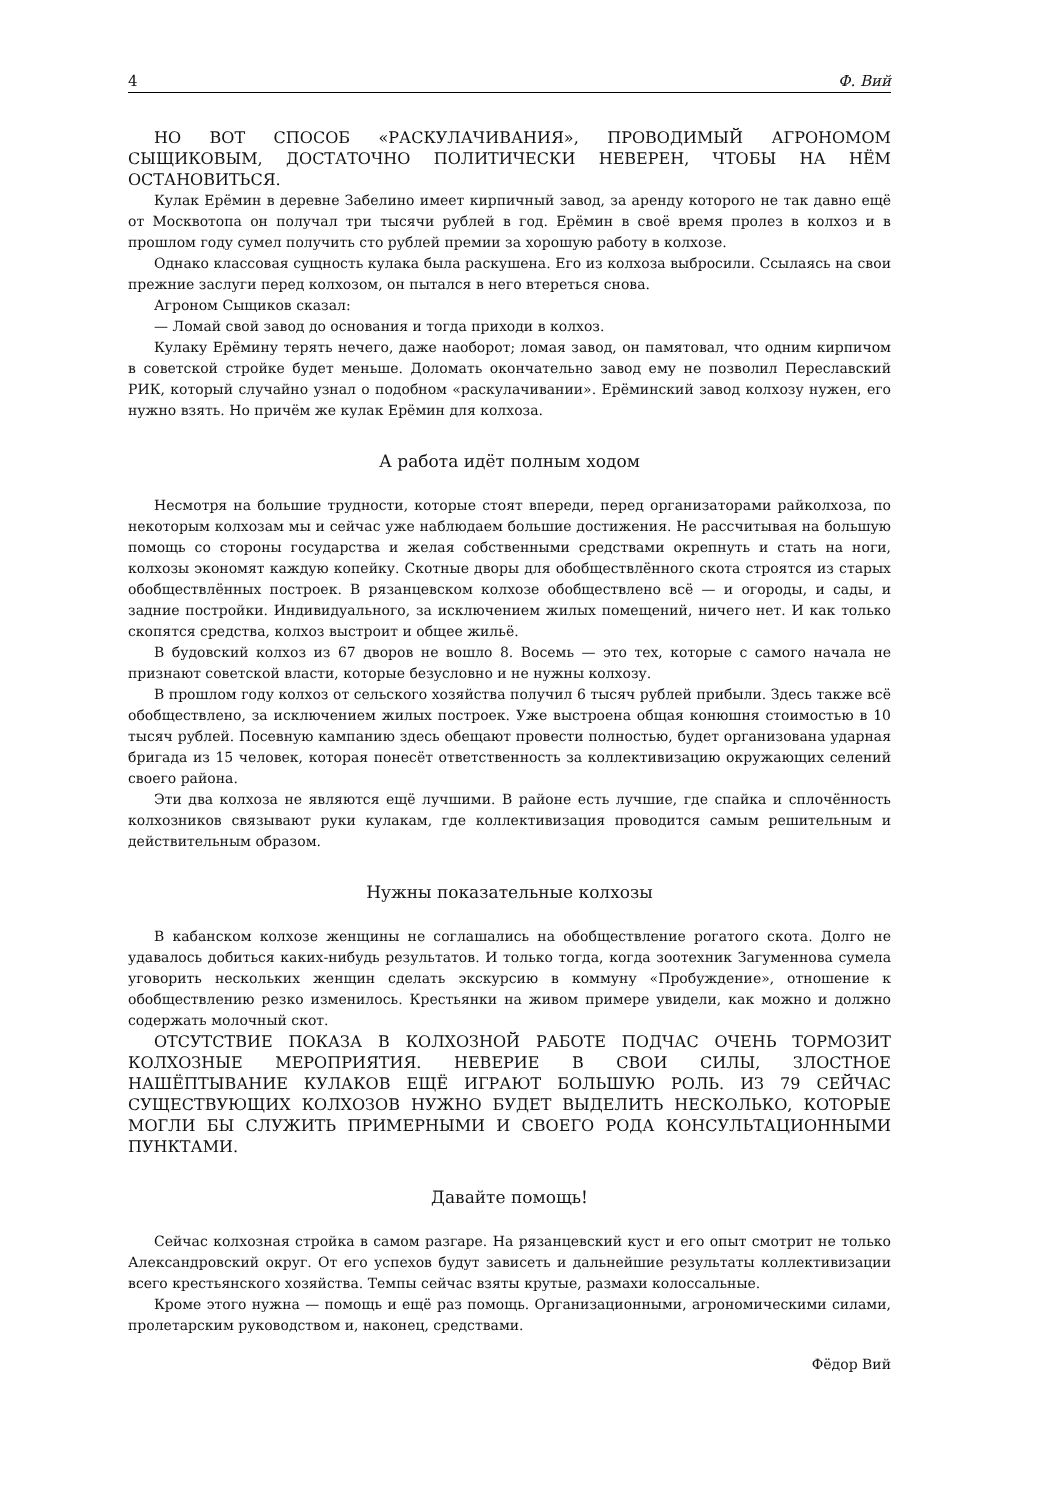4 Ф. Вий
НО ВОТ СПОСОБ «РАСКУЛАЧИВАНИЯ», ПРОВОДИМЫЙ АГРОНОМОМ СЫЩИКОВЫМ, ДОСТАТОЧНО ПОЛИТИЧЕСКИ НЕВЕРЕН, ЧТОБЫ НА НЁМ ОСТАНОВИТЬСЯ.
Кулак Ерёмин в деревне Забелино имеет кирпичный завод, за аренду которого не так давно ещё от Москвотопа он получал три тысячи рублей в год. Ерёмин в своё время пролез в колхоз и в прошлом году сумел получить сто рублей премии за хорошую работу в колхозе.
Однако классовая сущность кулака была раскушена. Его из колхоза выбросили. Ссылаясь на свои прежние заслуги перед колхозом, он пытался в него втереться снова.
Агроном Сыщиков сказал:
— Ломай свой завод до основания и тогда приходи в колхоз.
Кулаку Ерёмину терять нечего, даже наоборот; ломая завод, он памятовал, что одним кирпичом в советской стройке будет меньше. Доломать окончательно завод ему не позволил Переславский РИК, который случайно узнал о подобном «раскулачивании». Ерёминский завод колхозу нужен, его нужно взять. Но причём же кулак Ерёмин для колхоза.
А работа идёт полным ходом
Несмотря на большие трудности, которые стоят впереди, перед организаторами райколхоза, по некоторым колхозам мы и сейчас уже наблюдаем большие достижения. Не рассчитывая на большую помощь со стороны государства и желая собственными средствами окрепнуть и стать на ноги, колхозы экономят каждую копейку. Скотные дворы для обобществлённого скота строятся из старых обобществлённых построек. В рязанцевском колхозе обобществлено всё — и огороды, и сады, и задние постройки. Индивидуального, за исключением жилых помещений, ничего нет. И как только скопятся средства, колхоз выстроит и общее жильё.
В будовский колхоз из 67 дворов не вошло 8. Восемь — это тех, которые с самого начала не признают советской власти, которые безусловно и не нужны колхозу.
В прошлом году колхоз от сельского хозяйства получил 6 тысяч рублей прибыли. Здесь также всё обобществлено, за исключением жилых построек. Уже выстроена общая конюшня стоимостью в 10 тысяч рублей. Посевную кампанию здесь обещают провести полностью, будет организована ударная бригада из 15 человек, которая понесёт ответственность за коллективизацию окружающих селений своего района.
Эти два колхоза не являются ещё лучшими. В районе есть лучшие, где спайка и сплочённость колхозников связывают руки кулакам, где коллективизация проводится самым решительным и действительным образом.
Нужны показательные колхозы
В кабанском колхозе женщины не соглашались на обобществление рогатого скота. Долго не удавалось добиться каких-нибудь результатов. И только тогда, когда зоотехник Загуменнова сумела уговорить нескольких женщин сделать экскурсию в коммуну «Пробуждение», отношение к обобществлению резко изменилось. Крестьянки на живом примере увидели, как можно и должно содержать молочный скот.
ОТСУТСТВИЕ ПОКАЗА В КОЛХОЗНОЙ РАБОТЕ ПОДЧАС ОЧЕНЬ ТОРМОЗИТ КОЛХОЗНЫЕ МЕРОПРИЯТИЯ. НЕВЕРИЕ В СВОИ СИЛЫ, ЗЛОСТНОЕ НАШЁПТЫВАНИЕ КУЛАКОВ ЕЩЁ ИГРАЮТ БОЛЬШУЮ РОЛЬ. ИЗ 79 СЕЙЧАС СУЩЕСТВУЮЩИХ КОЛХОЗОВ НУЖНО БУДЕТ ВЫДЕЛИТЬ НЕСКОЛЬКО, КОТОРЫЕ МОГЛИ БЫ СЛУЖИТЬ ПРИМЕРНЫМИ И СВОЕГО РОДА КОНСУЛЬТАЦИОННЫМИ ПУНКТАМИ.
Давайте помощь!
Сейчас колхозная стройка в самом разгаре. На рязанцевский куст и его опыт смотрит не только Александровский округ. От его успехов будут зависеть и дальнейшие результаты коллективизации всего крестьянского хозяйства. Темпы сейчас взяты крутые, размахи колоссальные.
Кроме этого нужна — помощь и ещё раз помощь. Организационными, агрономическими силами, пролетарским руководством и, наконец, средствами.
Фёдор Вий